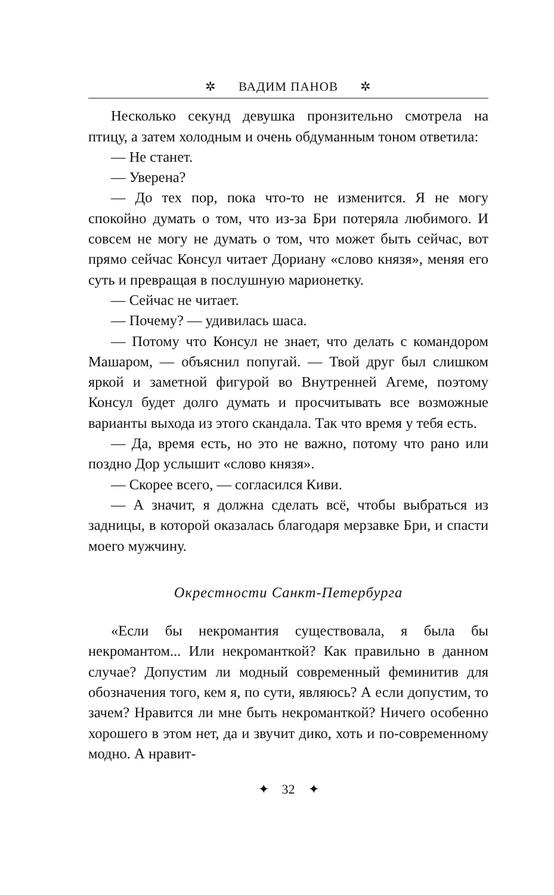✲ ВАДИМ ПАНОВ ✲
Несколько секунд девушка пронзительно смотрела на птицу, а затем холодным и очень обдуманным тоном ответила:
— Не станет.
— Уверена?
— До тех пор, пока что-то не изменится. Я не могу спокойно думать о том, что из-за Бри потеряла любимого. И совсем не могу не думать о том, что может быть сейчас, вот прямо сейчас Консул читает Дориану «слово князя», меняя его суть и превращая в послушную марионетку.
— Сейчас не читает.
— Почему? — удивилась шаса.
— Потому что Консул не знает, что делать с командором Машаром, — объяснил попугай. — Твой друг был слишком яркой и заметной фигурой во Внутренней Агеме, поэтому Консул будет долго думать и просчитывать все возможные варианты выхода из этого скандала. Так что время у тебя есть.
— Да, время есть, но это не важно, потому что рано или поздно Дор услышит «слово князя».
— Скорее всего, — согласился Киви.
— А значит, я должна сделать всё, чтобы выбраться из задницы, в которой оказалась благодаря мерзавке Бри, и спасти моего мужчину.
Окрестности Санкт-Петербурга
«Если бы некромантия существовала, я была бы некромантом... Или некроманткой? Как правильно в данном случае? Допустим ли модный современный феминитив для обозначения того, кем я, по сути, являюсь? А если допустим, то зачем? Нравится ли мне быть некроманткой? Ничего особенно хорошего в этом нет, да и звучит дико, хоть и по-современному модно. А нравит-
✦ 32 ✦